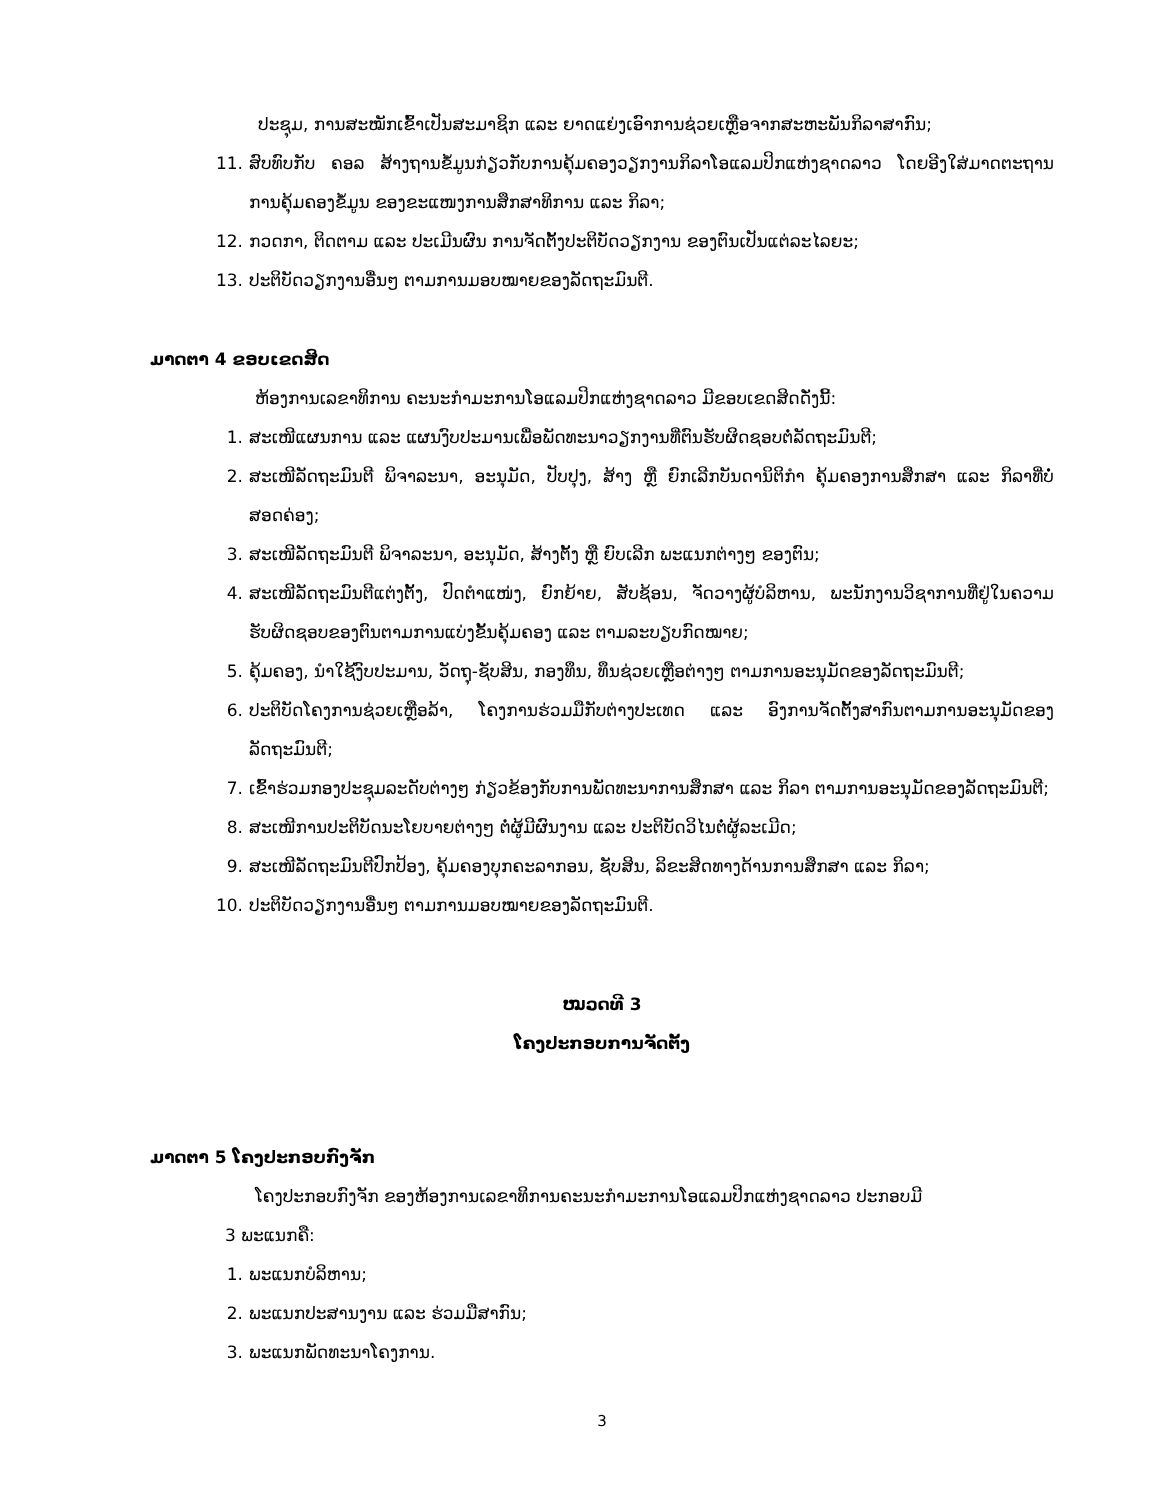ປະຊຸມ, ການສະໝັກເຂົ້າເປັນສະມາຊິກ ແລະ ຍາດແຍ່ງເອົາການຊ່ວຍເຫຼືອຈາກສະຫະພັນກິລາສາກົນ;
11. ສົບທົບກັບ ຄອລ ສ້າງຖານຂໍ້ມູນກ່ຽວກັບການຄຸ້ມຄອງວຽກງານກິລາໂອແລມປິກແຫ່ງຊາດລາວ ໂດຍອີງໃສ່ມາດຕະຖານການຄຸ້ມຄອງຂໍ້ມູນ ຂອງຂະແໜງການສຶກສາທິການ ແລະ ກິລາ;
12. ກວດກາ, ຕິດຕາມ ແລະ ປະເມີນຜົນ ການຈັດຕັ້ງປະຕິບັດວຽກງານ ຂອງຕົນເປັນແຕ່ລະໄລຍະ;
13. ປະຕິບັດວຽກງານອື່ນໆ ຕາມການມອບໝາຍຂອງລັດຖະມົນຕີ.
ມາດຕາ 4 ຂອບເຂດສິດ
ຫ້ອງການເລຂາທິການ ຄະນະກຳມະການໂອແລມປິກແຫ່ງຊາດລາວ ມີຂອບເຂດສິດດັ່ງນີ້:
1. ສະເໜີແຜນການ ແລະ ແຜນງົບປະມານເພື່ອພັດທະນາວຽກງານທີ່ຕົນຮັບຜິດຊອບຕໍ່ລັດຖະມົນຕີ;
2. ສະເໜີລັດຖະມົນຕີ ພິຈາລະນາ, ອະນຸມັດ, ປັບປຸງ, ສ້າງ ຫຼື ຍົກເລີກບັນດານິຕິກຳ ຄຸ້ມຄອງການສຶກສາ ແລະ ກິລາທີ່ບໍ່ສອດຄ່ອງ;
3. ສະເໜີລັດຖະມົນຕີ ພິຈາລະນາ, ອະນຸມັດ, ສ້າງຕັ້ງ ຫຼື ຍົບເລີກ ພະແນກຕ່າງໆ ຂອງຕົນ;
4. ສະເໜີລັດຖະມົນຕີແຕ່ງຕັ້ງ, ປົດຕຳແໜ່ງ, ຍົກຍ້າຍ, ສັບຊ້ອນ, ຈັດວາງຜູ້ບໍລິຫານ, ພະນັກງານວິຊາການທີ່ຢູ່ໃນຄວາມຮັບຜິດຊອບຂອງຕົນຕາມການແບ່ງຂັ້ນຄຸ້ມຄອງ ແລະ ຕາມລະບຽບກົດໝາຍ;
5. ຄຸ້ມຄອງ, ນຳໃຊ້ງົບປະມານ, ວັດຖຸ-ຊັບສິນ, ກອງທຶນ, ທຶນຊ່ວຍເຫຼືອຕ່າງໆ ຕາມການອະນຸມັດຂອງລັດຖະມົນຕີ;
6. ປະຕິບັດໂຄງການຊ່ວຍເຫຼືອລ້າ, ໂຄງການຮ່ວມມືກັບຕ່າງປະເທດ ແລະ ອົງການຈັດຕັ້ງສາກົນຕາມການອະນຸມັດຂອງລັດຖະມົນຕີ;
7. ເຂົ້າຮ່ວມກອງປະຊຸມລະດັບຕ່າງໆ ກ່ຽວຂ້ອງກັບການພັດທະນາການສຶກສາ ແລະ ກິລາ ຕາມການອະນຸມັດຂອງລັດຖະມົນຕີ;
8. ສະເໜີການປະຕິບັດນະໂຍບາຍຕ່າງໆ ຕໍ່ຜູ້ມີຜົນງານ ແລະ ປະຕິບັດວິໄນຕໍ່ຜູ້ລະເມີດ;
9. ສະເໜີລັດຖະມົນຕີປົກປ້ອງ, ຄຸ້ມຄອງບຸກຄະລາກອນ, ຊັບສິນ, ລິຂະສິດທາງດ້ານການສຶກສາ ແລະ ກິລາ;
10. ປະຕິບັດວຽກງານອື່ນໆ ຕາມການມອບໝາຍຂອງລັດຖະມົນຕີ.
ໝວດທີ 3
ໂຄງປະກອບການຈັດຕັ້ງ
ມາດຕາ 5 ໂຄງປະກອບກົງຈັກ
ໂຄງປະກອບກົງຈັກ ຂອງຫ້ອງການເລຂາທິການຄະນະກຳມະການໂອແລມປິກແຫ່ງຊາດລາວ ປະກອບມີ
3 ພະແນກຄື:
1. ພະແນກບໍລິຫານ;
2. ພະແນກປະສານງານ ແລະ ຮ່ວມມືສາກົນ;
3. ພະແນກພັດທະນາໂຄງການ.
3